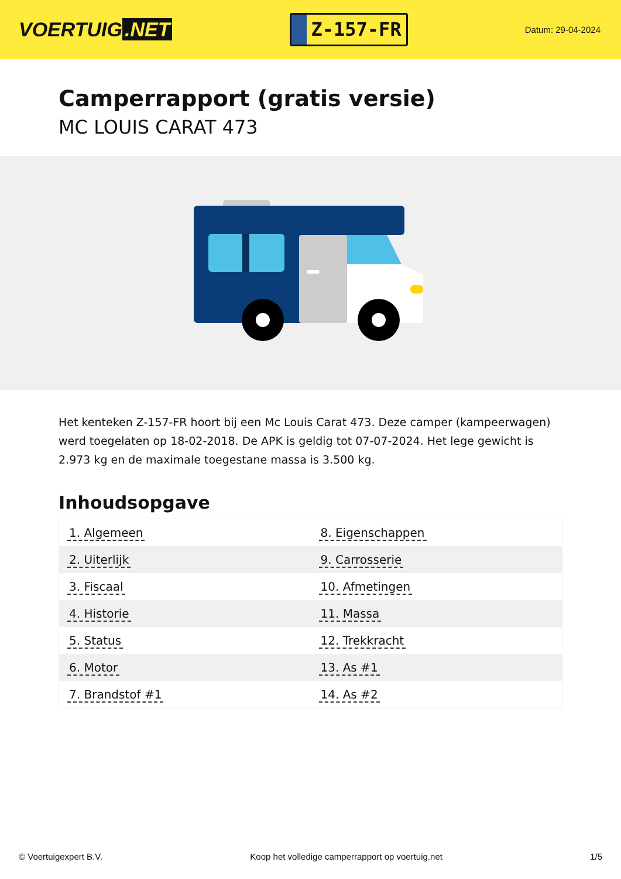VOERTUIG.NET
Z-157-FR
Datum: 29-04-2024
Camperrapport (gratis versie)
MC LOUIS CARAT 473
Het kenteken Z-157-FR hoort bij een Mc Louis Carat 473. Deze camper (kampeerwagen) werd toegelaten op 18-02-2018. De APK is geldig tot 07-07-2024. Het lege gewicht is 2.973 kg en de maximale toegestane massa is 3.500 kg.
Inhoudsopgave
| 1. Algemeen | 8. Eigenschappen |
| 2. Uiterlijk | 9. Carrosserie |
| 3. Fiscaal | 10. Afmetingen |
| 4. Historie | 11. Massa |
| 5. Status | 12. Trekkracht |
| 6. Motor | 13. As #1 |
| 7. Brandstof #1 | 14. As #2 |
© Voertuigexpert B.V. Koop het volledige camperrapport op voertuig.net 1/5